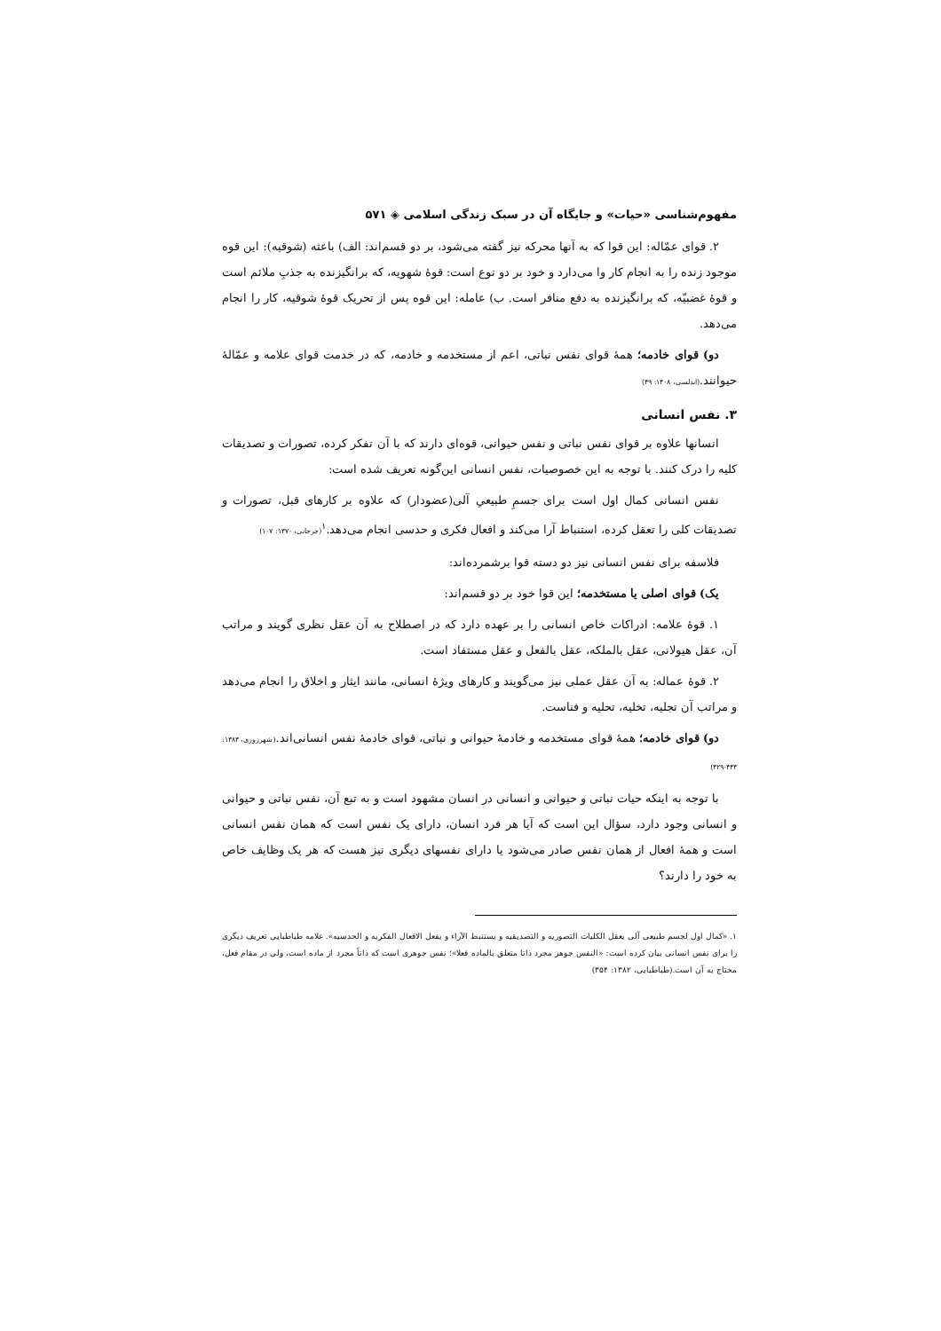مفهوم‌شناسی «حیات» و جایگاه آن در سبک زندگی اسلامی ◈ ۵۷۱
۲. قوای عمّاله: این قوا که به آنها محرکه نیز گفته می‌شود، بر دو قسم‌اند: الف) باعثه (شوقیه): این قوه موجود زنده را به انجام کار وا می‌دارد و خود بر دو نوع است: قوۀ شهویه، که برانگیزنده به جذبِ ملائم است و قوۀ غضبیّه، که برانگیزنده به دفع منافر است. ب) عامله: این قوه پس از تحریک قوۀ شوقیه، کار را انجام می‌دهد.
دو) قوای خادمه؛ همۀ قوای نفس نباتی، اعم از مستخدمه و خادمه، که در خدمت قوای علامه و عمّالۀ حیوانند.(اندلسی، ۱۴۰۸: ۴۹)
۳. نفس انسانی
انسانها علاوه بر قوای نفس نباتی و نفس حیوانی، قوه‌ای دارند که با آن تفکر کرده، تصورات و تصدیقات کلیه را درک کنند. با توجه به این خصوصیات، نفس انسانی این‌گونه تعریف شده است:
نفس انسانی کمال اول است برای جسمِ طبیعیِ آلی(عضودار) که علاوه بر کارهای قبل، تصورات و تصدیقات کلی را تعقل کرده، استنباط آرا می‌کند و افعال فکری و حدسی انجام می‌دهد.<sup>۱</sup>(جرجانی، ۱۳۷۰: ۱۰۷)
فلاسفه برای نفس انسانی نیز دو دسته قوا برشمرده‌اند:
یک) قوای اصلی یا مستخدمه؛ این قوا خود بر دو قسم‌اند:
۱. قوۀ علامه: ادراکات خاص انسانی را بر عهده دارد که در اصطلاح به آن عقل نظری گویند و مراتب آن، عقل هیولانی، عقل بالملکه، عقل بالفعل و عقل مستفاد است.
۲. قوۀ عماله: به آن عقل عملی نیز می‌گویند و کارهای ویژۀ انسانی، مانند ایثار و اخلاق را انجام می‌دهد و مراتب آن تجلیه، تخلیه، تحلیه و فناست.
دو) قوای خادمه؛ همۀ قوای مستخدمه و خادمۀ حیوانی و نباتی، قوای خادمۀ نفس انسانی‌اند.(شهرزوری، ۱۳۸۳: ۴۴۳-۴۲۹)
با توجه به اینکه حیات نباتی و حیوانی و انسانی در انسان مشهود است و به تبع آن، نفس نباتی و حیوانی و انسانی وجود دارد، سؤال این است که آیا هر فرد انسان، دارای یک نفس است که همان نفس انسانی است و همۀ افعال از همان نفس صادر می‌شود یا دارای نفسهای دیگری نیز هست که هر یک وظایف خاص به خود را دارند؟
۱. «کمال اول لجسم طبیعی آلی یعقل الکلیات التصوریه و التصدیقیه و یستنبط الآراء و یفعل الافعال الفکریه و الحدسیه». علامه طباطبایی تعریف دیگری را برای نفس انسانی بیان کرده است: «النفس جوهر مجرد ذاتا متعلق بالماده فعلا»؛ نفس جوهری است که ذاتاً مجرد از ماده است، ولی در مقام فعل، محتاج به آن است.(طباطبایی، ۱۳۸۲: ۳۵۴)